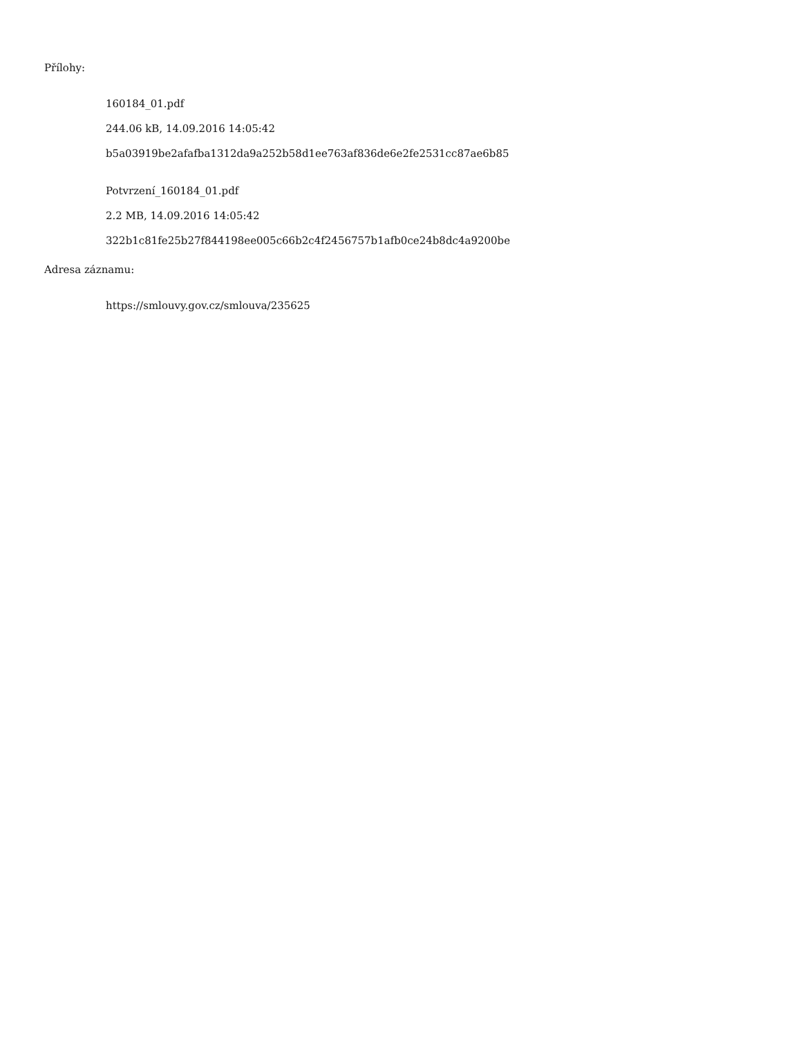Přílohy:
160184_01.pdf
244.06 kB, 14.09.2016 14:05:42
b5a03919be2afafba1312da9a252b58d1ee763af836de6e2fe2531cc87ae6b85
Potvrzení_160184_01.pdf
2.2 MB, 14.09.2016 14:05:42
322b1c81fe25b27f844198ee005c66b2c4f2456757b1afb0ce24b8dc4a9200be
Adresa záznamu:
https://smlouvy.gov.cz/smlouva/235625